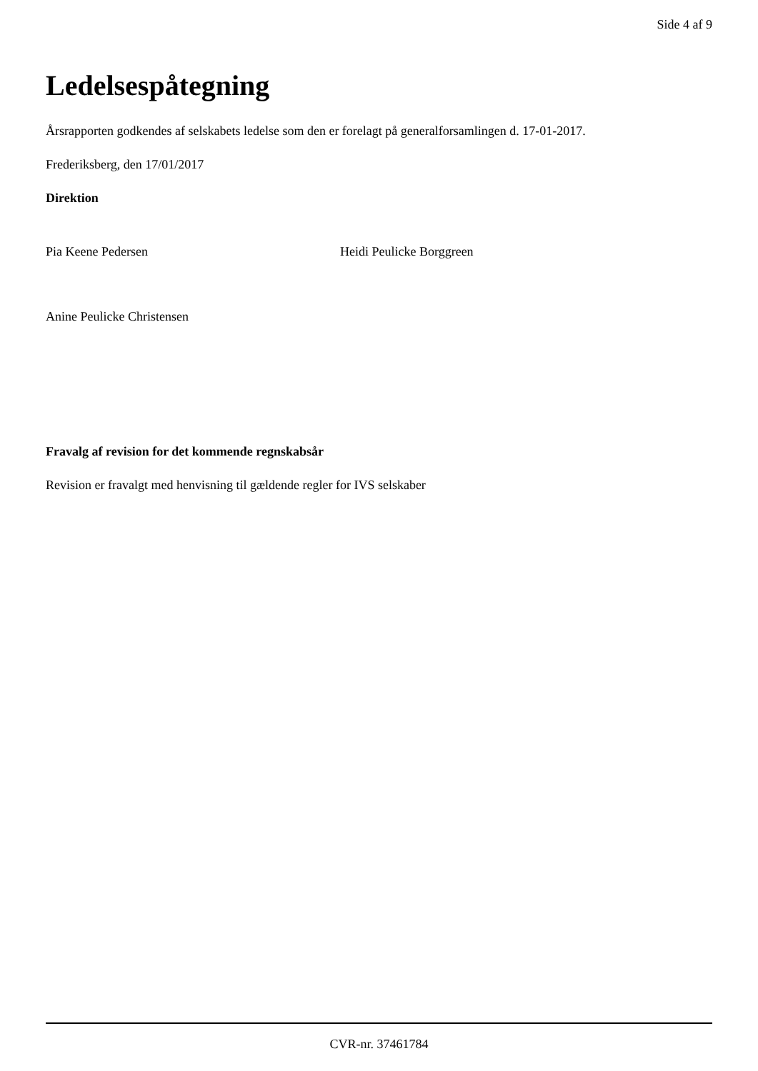Side 4 af 9
Ledelsespåtegning
Årsrapporten godkendes af selskabets ledelse som den er forelagt på generalforsamlingen d. 17-01-2017.
Frederiksberg, den 17/01/2017
Direktion
Pia Keene Pedersen Heidi Peulicke Borggreen
Anine Peulicke Christensen
Fravalg af revision for det kommende regnskabsår
Revision er fravalgt med henvisning til gældende regler for IVS selskaber
CVR-nr. 37461784